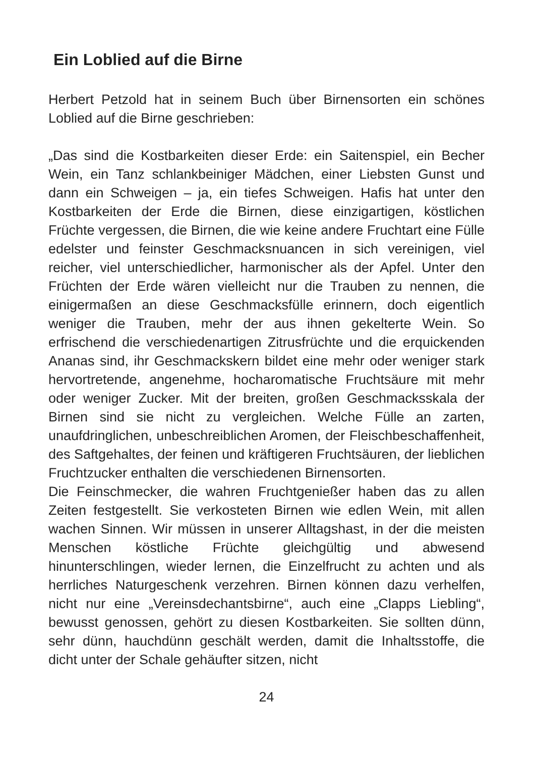Ein Loblied auf die Birne
Herbert Petzold hat in seinem Buch über Birnensorten ein schönes Loblied auf die Birne geschrieben:
„Das sind die Kostbarkeiten dieser Erde: ein Saitenspiel, ein Becher Wein, ein Tanz schlankbeiniger Mädchen, einer Liebsten Gunst und dann ein Schweigen – ja, ein tiefes Schweigen. Hafis hat unter den Kostbarkeiten der Erde die Birnen, diese einzigartigen, köstlichen Früchte vergessen, die Birnen, die wie keine andere Fruchtart eine Fülle edelster und feinster Geschmacksnuancen in sich vereinigen, viel reicher, viel unterschiedlicher, harmonischer als der Apfel. Unter den Früchten der Erde wären vielleicht nur die Trauben zu nennen, die einigermaßen an diese Geschmacksfülle erinnern, doch eigentlich weniger die Trauben, mehr der aus ihnen gekelterte Wein. So erfrischend die verschiedenartigen Zitrusfrüchte und die erquickenden Ananas sind, ihr Geschmackskern bildet eine mehr oder weniger stark hervortretende, angenehme, hocharomatische Fruchtsäure mit mehr oder weniger Zucker. Mit der breiten, großen Geschmacksskala der Birnen sind sie nicht zu vergleichen. Welche Fülle an zarten, unaufdringlichen, unbeschreiblichen Aromen, der Fleischbeschaffenheit, des Saftgehaltes, der feinen und kräftigeren Fruchtsäuren, der lieblichen Fruchtzucker enthalten die verschiedenen Birnensorten.
Die Feinschmecker, die wahren Fruchtgenießer haben das zu allen Zeiten festgestellt. Sie verkosteten Birnen wie edlen Wein, mit allen wachen Sinnen. Wir müssen in unserer Alltagshast, in der die meisten Menschen köstliche Früchte gleichgültig und abwesend hinunterschlingen, wieder lernen, die Einzelfrucht zu achten und als herrliches Naturgeschenk verzehren. Birnen können dazu verhelfen, nicht nur eine „Vereinsdechantsbirne“, auch eine „Clapps Liebling“, bewusst genossen, gehört zu diesen Kostbarkeiten. Sie sollten dünn, sehr dünn, hauchdünn geschält werden, damit die Inhaltsstoffe, die dicht unter der Schale gehäufter sitzen, nicht
24